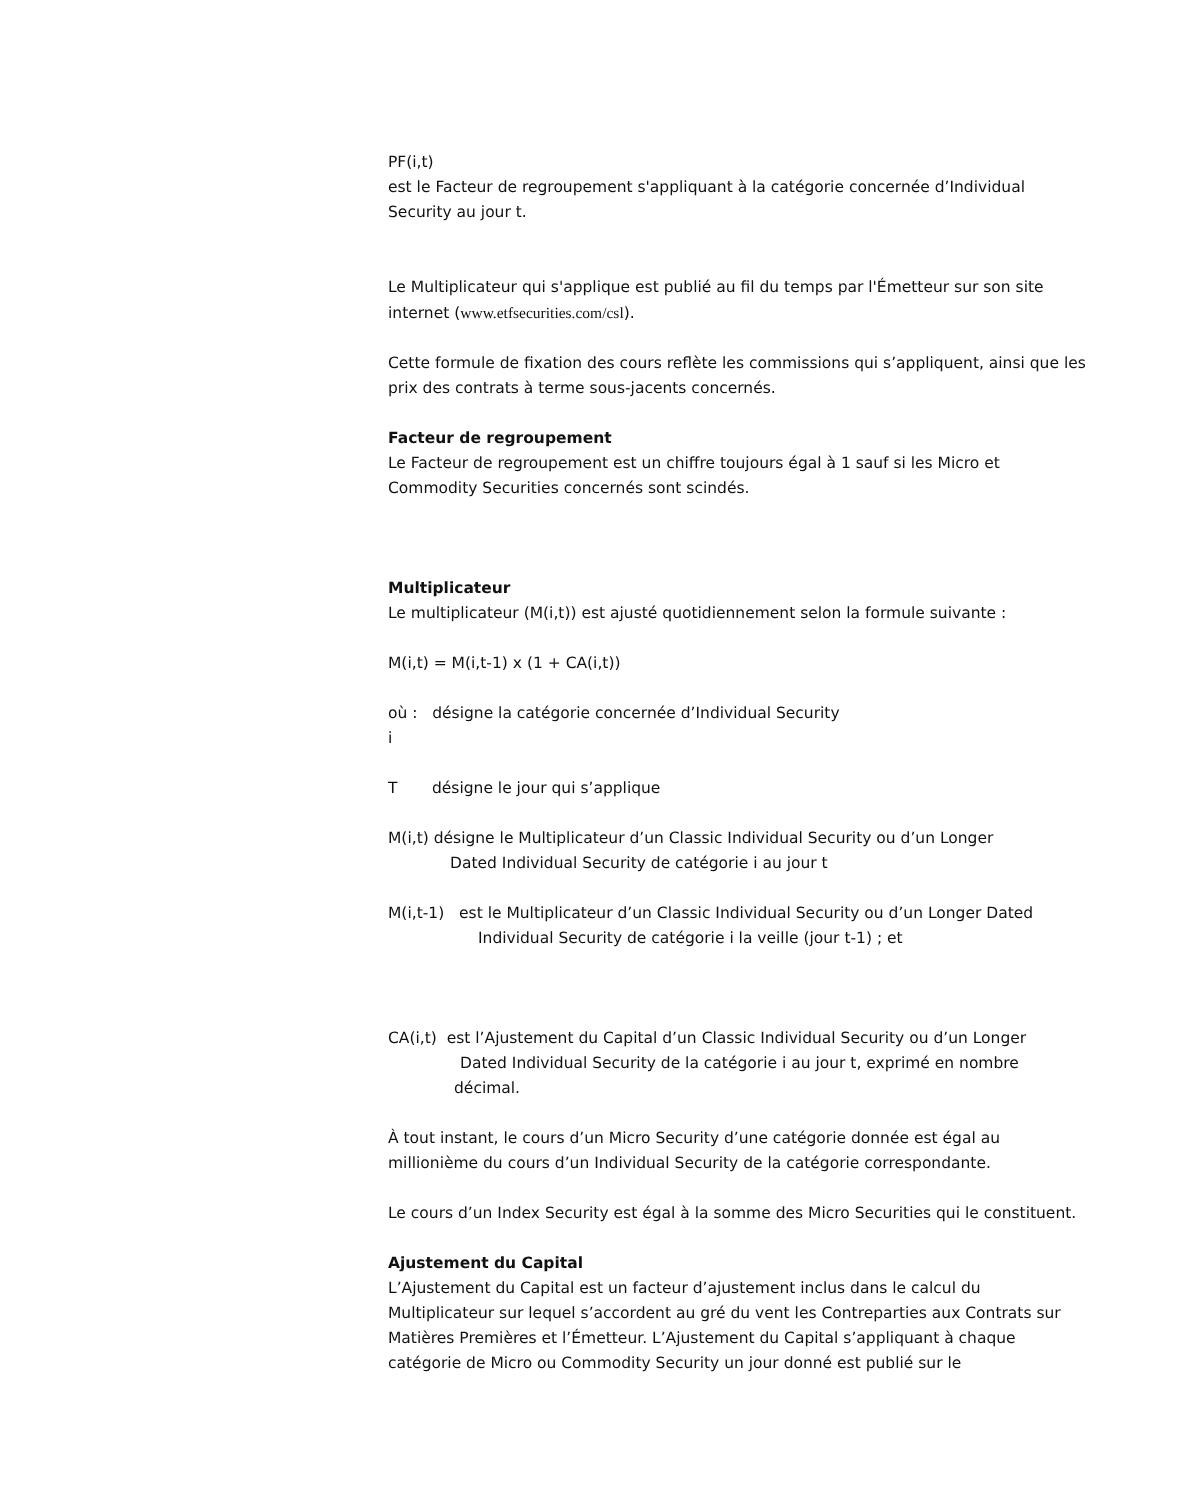PF(i,t)
est le Facteur de regroupement s'appliquant à la catégorie concernée d’Individual Security au jour t.
Le Multiplicateur qui s'applique est publié au fil du temps par l'Émetteur sur son site internet (www.etfsecurities.com/csl).
Cette formule de fixation des cours reflète les commissions qui s’appliquent, ainsi que les prix des contrats à terme sous-jacents concernés.
Facteur de regroupement
Le Facteur de regroupement est un chiffre toujours égal à 1 sauf si les Micro et Commodity Securities concernés sont scindés.
Multiplicateur
Le multiplicateur (M(i,t)) est ajusté quotidiennement selon la formule suivante :
M(i,t) = M(i,t-1) x (1 + CA(i,t))
où : désigne la catégorie concernée d’Individual Security
i
T désigne le jour qui s’applique
M(i,t) désigne le Multiplicateur d’un Classic Individual Security ou d’un Longer
Dated Individual Security de catégorie i au jour t
M(i,t-1) est le Multiplicateur d’un Classic Individual Security ou d’un Longer Dated
Individual Security de catégorie i la veille (jour t-1) ; et
CA(i,t) est l’Ajustement du Capital d’un Classic Individual Security ou d’un Longer
Dated Individual Security de la catégorie i au jour t, exprimé en nombre
décimal.
À tout instant, le cours d’un Micro Security d’une catégorie donnée est égal au millionième du cours d’un Individual Security de la catégorie correspondante.
Le cours d’un Index Security est égal à la somme des Micro Securities qui le constituent.
Ajustement du Capital
L’Ajustement du Capital est un facteur d’ajustement inclus dans le calcul du Multiplicateur sur lequel s’accordent au gré du vent les Contreparties aux Contrats sur Matières Premières et l’Émetteur. L’Ajustement du Capital s’appliquant à chaque catégorie de Micro ou Commodity Security un jour donné est publié sur le